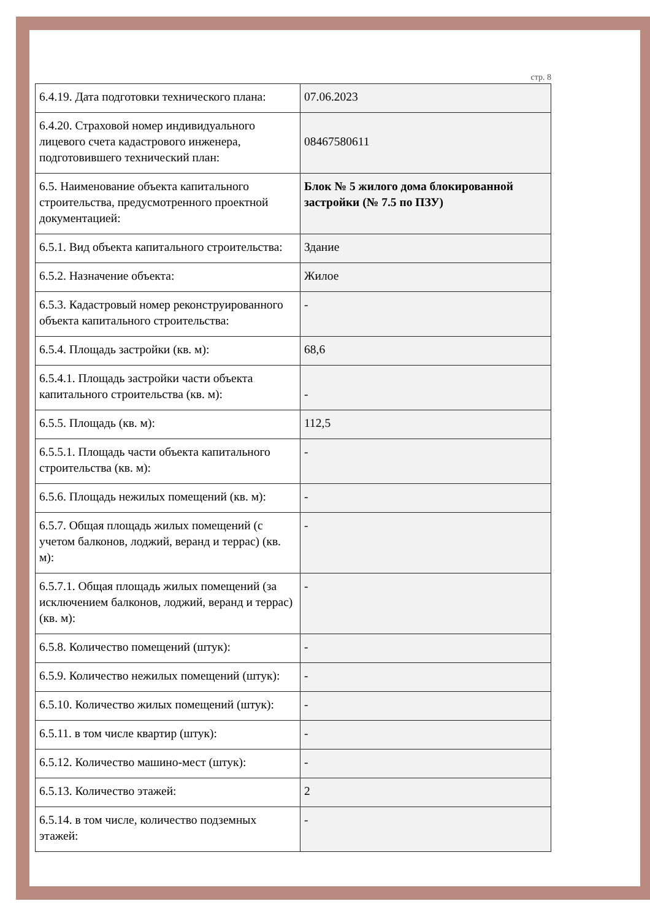стр. 8
| 6.4.19. Дата подготовки технического плана: | 07.06.2023 |
| 6.4.20. Страховой номер индивидуального лицевого счета кадастрового инженера, подготовившего технический план: | 08467580611 |
| 6.5. Наименование объекта капитального строительства, предусмотренного проектной документацией: | Блок № 5 жилого дома блокированной застройки (№ 7.5 по ПЗУ) |
| 6.5.1. Вид объекта капитального строительства: | Здание |
| 6.5.2. Назначение объекта: | Жилое |
| 6.5.3. Кадастровый номер реконструированного объекта капитального строительства: | - |
| 6.5.4. Площадь застройки (кв. м): | 68,6 |
| 6.5.4.1. Площадь застройки части объекта капитального строительства (кв. м): | - |
| 6.5.5. Площадь (кв. м): | 112,5 |
| 6.5.5.1. Площадь части объекта капитального строительства (кв. м): | - |
| 6.5.6. Площадь нежилых помещений (кв. м): | - |
| 6.5.7. Общая площадь жилых помещений (с учетом балконов, лоджий, веранд и террас) (кв. м): | - |
| 6.5.7.1. Общая площадь жилых помещений (за исключением балконов, лоджий, веранд и террас) (кв. м): | - |
| 6.5.8. Количество помещений (штук): | - |
| 6.5.9. Количество нежилых помещений (штук): | - |
| 6.5.10. Количество жилых помещений (штук): | - |
| 6.5.11. в том числе квартир (штук): | - |
| 6.5.12. Количество машино-мест (штук): | - |
| 6.5.13. Количество этажей: | 2 |
| 6.5.14. в том числе, количество подземных этажей: | - |